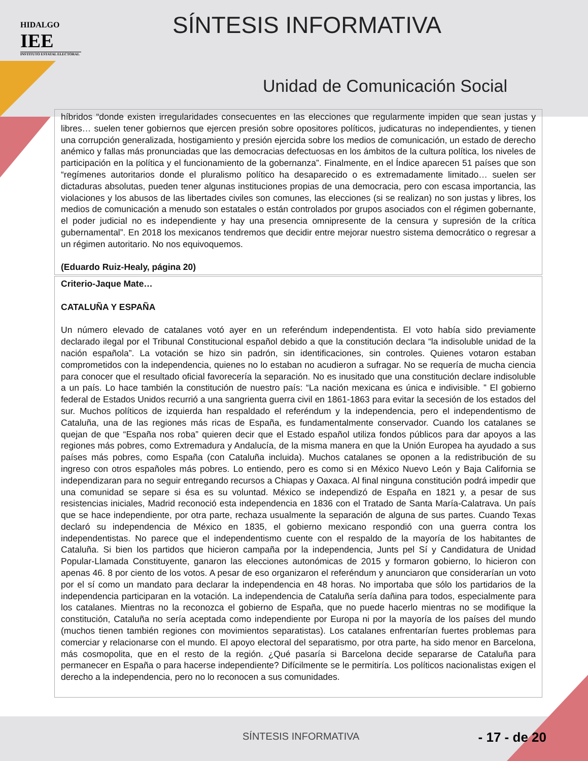HIDALGO
IEE
INSTITUTO ESTATAL ELECTORAL
SÍNTESIS INFORMATIVA
Unidad de Comunicación Social
híbridos “donde existen irregularidades consecuentes en las elecciones que regularmente impiden que sean justas y libres… suelen tener gobiernos que ejercen presión sobre opositores políticos, judicaturas no independientes, y tienen una corrupción generalizada, hostigamiento y presión ejercida sobre los medios de comunicación, un estado de derecho anémico y fallas más pronunciadas que las democracias defectuosas en los ámbitos de la cultura política, los niveles de participación en la política y el funcionamiento de la gobernanza”. Finalmente, en el Índice aparecen 51 países que son “regímenes autoritarios donde el pluralismo político ha desaparecido o es extremadamente limitado… suelen ser dictaduras absolutas, pueden tener algunas instituciones propias de una democracia, pero con escasa importancia, las violaciones y los abusos de las libertades civiles son comunes, las elecciones (si se realizan) no son justas y libres, los medios de comunicación a menudo son estatales o están controlados por grupos asociados con el régimen gobernante, el poder judicial no es independiente y hay una presencia omnipresente de la censura y supresión de la crítica gubernamental”. En 2018 los mexicanos tendremos que decidir entre mejorar nuestro sistema democrático o regresar a un régimen autoritario. No nos equivoquemos.
(Eduardo Ruiz-Healy, página 20)
Criterio-Jaque Mate…
CATALUÑA Y ESPAÑA
Un número elevado de catalanes votó ayer en un referéndum independentista. El voto había sido previamente declarado ilegal por el Tribunal Constitucional español debido a que la constitución declara “la indisoluble unidad de la nación española”. La votación se hizo sin padrón, sin identificaciones, sin controles. Quienes votaron estaban comprometidos con la independencia, quienes no lo estaban no acudieron a sufragar. No se requería de mucha ciencia para conocer que el resultado oficial favorecería la separación. No es inusitado que una constitución declare indisoluble a un país. Lo hace también la constitución de nuestro país: “La nación mexicana es única e indivisible. ” El gobierno federal de Estados Unidos recurrió a una sangrienta guerra civil en 1861-1863 para evitar la secesión de los estados del sur. Muchos políticos de izquierda han respaldado el referéndum y la independencia, pero el independentismo de Cataluña, una de las regiones más ricas de España, es fundamentalmente conservador. Cuando los catalanes se quejan de que “España nos roba” quieren decir que el Estado español utiliza fondos públicos para dar apoyos a las regiones más pobres, como Extremadura y Andalucía, de la misma manera en que la Unión Europea ha ayudado a sus países más pobres, como España (con Cataluña incluida). Muchos catalanes se oponen a la redistribución de su ingreso con otros españoles más pobres. Lo entiendo, pero es como si en México Nuevo León y Baja California se independizaran para no seguir entregando recursos a Chiapas y Oaxaca. Al final ninguna constitución podrá impedir que una comunidad se separe si ésa es su voluntad. México se independizó de España en 1821 y, a pesar de sus resistencias iniciales, Madrid reconoció esta independencia en 1836 con el Tratado de Santa María-Calatrava. Un país que se hace independiente, por otra parte, rechaza usualmente la separación de alguna de sus partes. Cuando Texas declaró su independencia de México en 1835, el gobierno mexicano respondió con una guerra contra los independentistas. No parece que el independentismo cuente con el respaldo de la mayoría de los habitantes de Cataluña. Si bien los partidos que hicieron campaña por la independencia, Junts pel Sí y Candidatura de Unidad Popular-Llamada Constituyente, ganaron las elecciones autonómicas de 2015 y formaron gobierno, lo hicieron con apenas 46. 8 por ciento de los votos. A pesar de eso organizaron el referéndum y anunciaron que considerarían un voto por el sí como un mandato para declarar la independencia en 48 horas. No importaba que sólo los partidarios de la independencia participaran en la votación. La independencia de Cataluña sería dañina para todos, especialmente para los catalanes. Mientras no la reconozca el gobierno de España, que no puede hacerlo mientras no se modifique la constitución, Cataluña no sería aceptada como independiente por Europa ni por la mayoría de los países del mundo (muchos tienen también regiones con movimientos separatistas). Los catalanes enfrentarían fuertes problemas para comerciar y relacionarse con el mundo. El apoyo electoral del separatismo, por otra parte, ha sido menor en Barcelona, más cosmopolita, que en el resto de la región. ¿Qué pasaría si Barcelona decide separarse de Cataluña para permanecer en España o para hacerse independiente? Difícilmente se le permitiría. Los políticos nacionalistas exigen el derecho a la independencia, pero no lo reconocen a sus comunidades.
SÍNTESIS INFORMATIVA - 17 - de 20